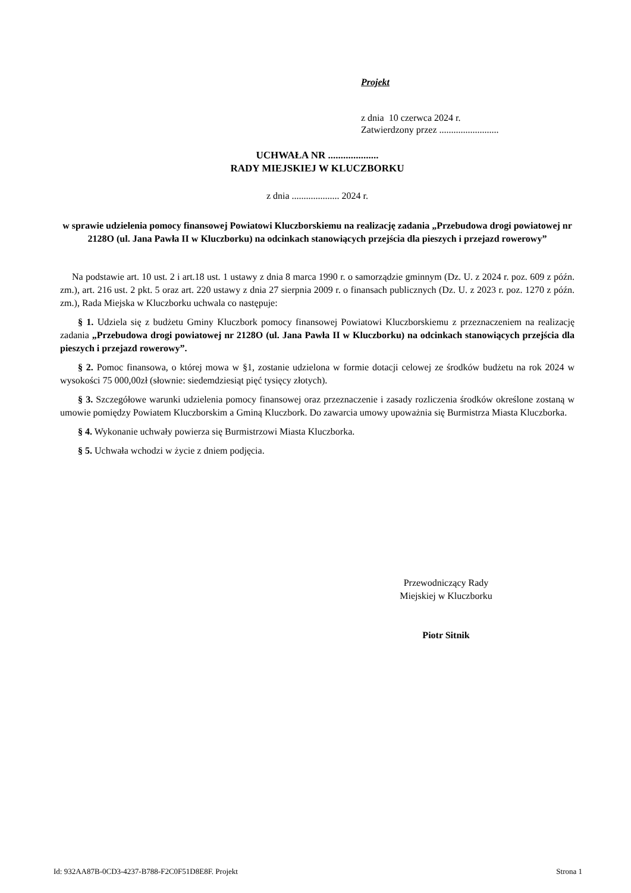Projekt
z dnia 10 czerwca 2024 r.
Zatwierdzony przez .........................
UCHWAŁA NR ....................
RADY MIEJSKIEJ W KLUCZBORKU
z dnia .................... 2024 r.
w sprawie udzielenia pomocy finansowej Powiatowi Kluczborskiemu na realizację zadania „Przebudowa drogi powiatowej nr 2128O (ul. Jana Pawła II w Kluczborku) na odcinkach stanowiących przejścia dla pieszych i przejazd rowerowy”
Na podstawie art. 10 ust. 2 i art.18 ust. 1 ustawy z dnia 8 marca 1990 r. o samorządzie gminnym (Dz. U. z 2024 r. poz. 609 z późn. zm.), art. 216 ust. 2 pkt. 5 oraz art. 220 ustawy z dnia 27 sierpnia 2009 r. o finansach publicznych (Dz. U. z 2023 r. poz. 1270 z późn. zm.), Rada Miejska w Kluczborku uchwala co następuje:
§ 1. Udziela się z budżetu Gminy Kluczbork pomocy finansowej Powiatowi Kluczborskiemu z przeznaczeniem na realizację zadania „Przebudowa drogi powiatowej nr 2128O (ul. Jana Pawła II w Kluczborku) na odcinkach stanowiących przejścia dla pieszych i przejazd rowerowy”.
§ 2. Pomoc finansowa, o której mowa w §1, zostanie udzielona w formie dotacji celowej ze środków budżetu na rok 2024 w wysokości 75 000,00zł (słownie: siedemdziesiąt pięć tysięcy złotych).
§ 3. Szczegółowe warunki udzielenia pomocy finansowej oraz przeznaczenie i zasady rozliczenia środków określone zostaną w umowie pomiędzy Powiatem Kluczborskim a Gminą Kluczbork. Do zawarcia umowy upoważnia się Burmistrza Miasta Kluczborka.
§ 4. Wykonanie uchwały powierza się Burmistrzowi Miasta Kluczborka.
§ 5. Uchwała wchodzi w życie z dniem podjęcia.
Przewodniczący Rady
Miejskiej w Kluczborku
Piotr Sitnik
Id: 932AA87B-0CD3-4237-B788-F2C0F51D8E8F. Projekt Strona 1